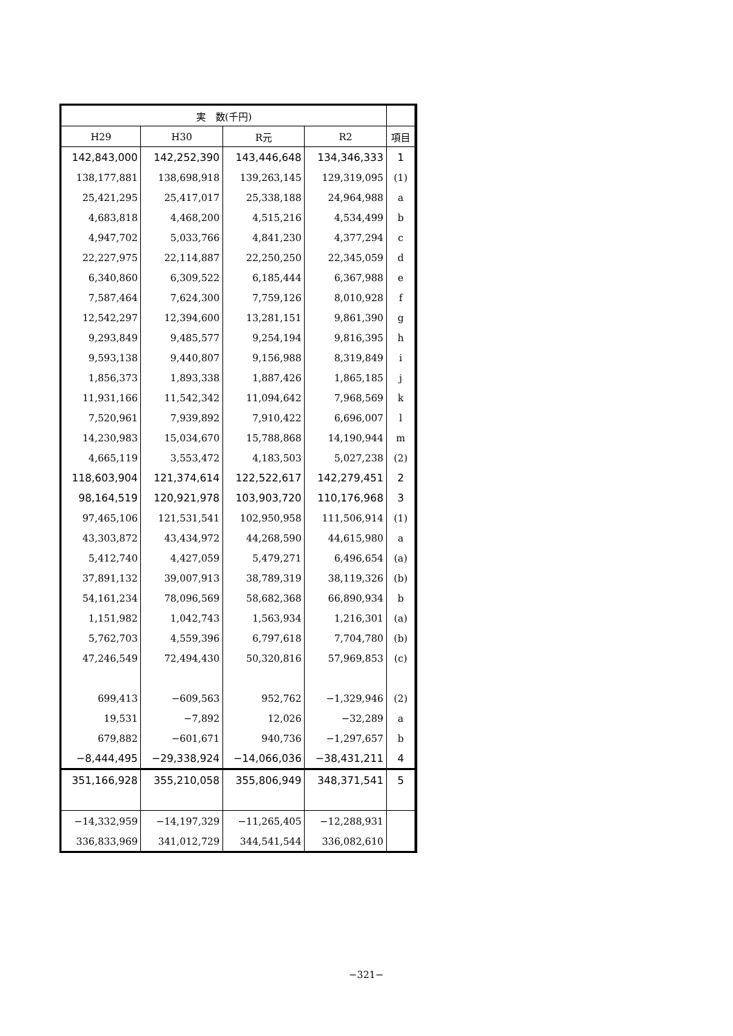| 実 数(千円) | | | | |
| --- | --- | --- | --- | --- |
| H29 | H30 | R元 | R2 | 項目 |
| 142,843,000 | 142,252,390 | 143,446,648 | 134,346,333 | 1 |
| 138,177,881 | 138,698,918 | 139,263,145 | 129,319,095 | (1) |
| 25,421,295 | 25,417,017 | 25,338,188 | 24,964,988 | a |
| 4,683,818 | 4,468,200 | 4,515,216 | 4,534,499 | b |
| 4,947,702 | 5,033,766 | 4,841,230 | 4,377,294 | c |
| 22,227,975 | 22,114,887 | 22,250,250 | 22,345,059 | d |
| 6,340,860 | 6,309,522 | 6,185,444 | 6,367,988 | e |
| 7,587,464 | 7,624,300 | 7,759,126 | 8,010,928 | f |
| 12,542,297 | 12,394,600 | 13,281,151 | 9,861,390 | g |
| 9,293,849 | 9,485,577 | 9,254,194 | 9,816,395 | h |
| 9,593,138 | 9,440,807 | 9,156,988 | 8,319,849 | i |
| 1,856,373 | 1,893,338 | 1,887,426 | 1,865,185 | j |
| 11,931,166 | 11,542,342 | 11,094,642 | 7,968,569 | k |
| 7,520,961 | 7,939,892 | 7,910,422 | 6,696,007 | l |
| 14,230,983 | 15,034,670 | 15,788,868 | 14,190,944 | m |
| 4,665,119 | 3,553,472 | 4,183,503 | 5,027,238 | (2) |
| 118,603,904 | 121,374,614 | 122,522,617 | 142,279,451 | 2 |
| 98,164,519 | 120,921,978 | 103,903,720 | 110,176,968 | 3 |
| 97,465,106 | 121,531,541 | 102,950,958 | 111,506,914 | (1) |
| 43,303,872 | 43,434,972 | 44,268,590 | 44,615,980 | a |
| 5,412,740 | 4,427,059 | 5,479,271 | 6,496,654 | (a) |
| 37,891,132 | 39,007,913 | 38,789,319 | 38,119,326 | (b) |
| 54,161,234 | 78,096,569 | 58,682,368 | 66,890,934 | b |
| 1,151,982 | 1,042,743 | 1,563,934 | 1,216,301 | (a) |
| 5,762,703 | 4,559,396 | 6,797,618 | 7,704,780 | (b) |
| 47,246,549 | 72,494,430 | 50,320,816 | 57,969,853 | (c) |
| 699,413 | −609,563 | 952,762 | −1,329,946 | (2) |
| 19,531 | −7,892 | 12,026 | −32,289 | a |
| 679,882 | −601,671 | 940,736 | −1,297,657 | b |
| −8,444,495 | −29,338,924 | −14,066,036 | −38,431,211 | 4 |
| 351,166,928 | 355,210,058 | 355,806,949 | 348,371,541 | 5 |
| −14,332,959 | −14,197,329 | −11,265,405 | −12,288,931 | |
| 336,833,969 | 341,012,729 | 344,541,544 | 336,082,610 | |
−321−